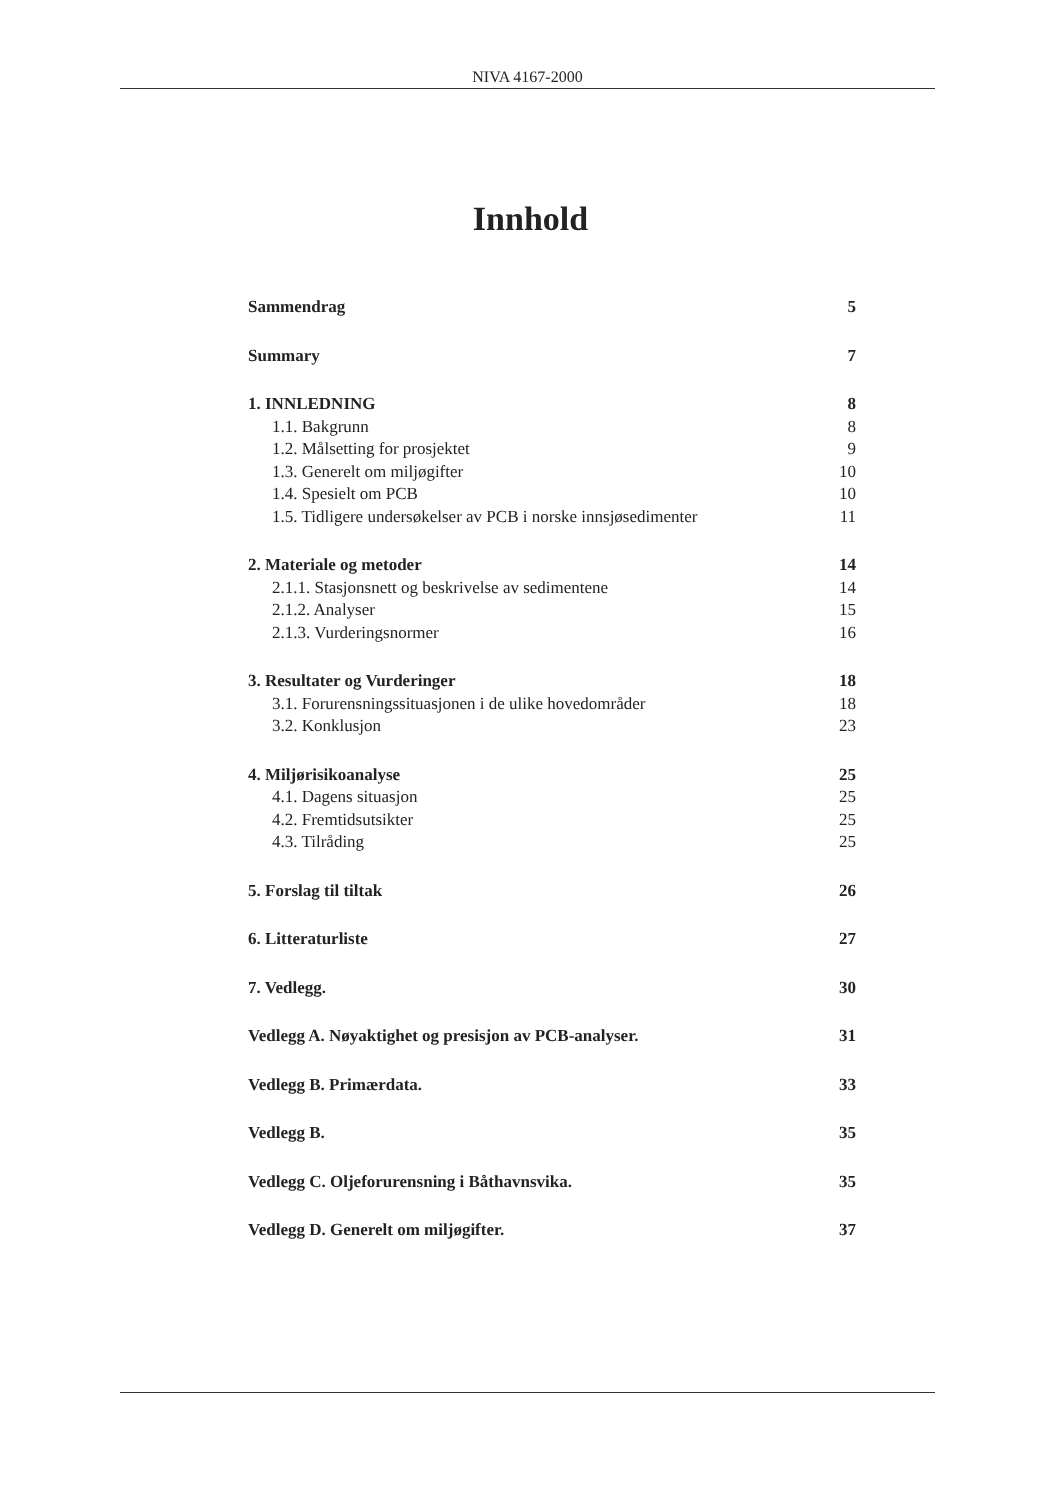NIVA 4167-2000
Innhold
Sammendrag 5
Summary 7
1. INNLEDNING 8
1.1. Bakgrunn 8
1.2. Målsetting for prosjektet 9
1.3. Generelt om miljøgifter 10
1.4. Spesielt om PCB 10
1.5. Tidligere undersøkelser av PCB i norske innsjøsedimenter 11
2. Materiale og metoder 14
2.1.1. Stasjonsnett og beskrivelse av sedimentene 14
2.1.2. Analyser 15
2.1.3. Vurderingsnormer 16
3. Resultater og Vurderinger 18
3.1. Forurensningssituasjonen i de ulike hovedområder 18
3.2. Konklusjon 23
4. Miljørisikoanalyse 25
4.1. Dagens situasjon 25
4.2. Fremtidsutsikter 25
4.3. Tilråding 25
5. Forslag til tiltak 26
6. Litteraturliste 27
7. Vedlegg. 30
Vedlegg A. Nøyaktighet og presisjon av PCB-analyser. 31
Vedlegg B. Primærdata. 33
Vedlegg B. 35
Vedlegg C. Oljeforurensning i Båthavnsvika. 35
Vedlegg D. Generelt om miljøgifter. 37